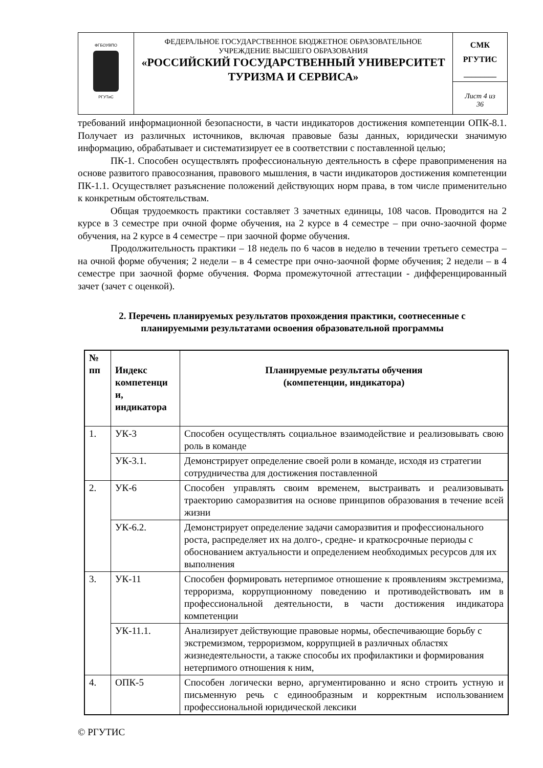| ФГБОУВПО РГУТиС | ФЕДЕРАЛЬНОЕ ГОСУДАРСТВЕННОЕ БЮДЖЕТНОЕ ОБРАЗОВАТЕЛЬНОЕ УЧРЕЖДЕНИЕ ВЫСШЕГО ОБРАЗОВАНИЯ «РОССИЙСКИЙ ГОСУДАРСТВЕННЫЙ УНИВЕРСИТЕТ ТУРИЗМА И СЕРВИСА» | СМК РГУТИС ________ |
| | | Лист 4 из 36 |
требований информационной безопасности, в части индикаторов достижения компетенции ОПК-8.1. Получает из различных источников, включая правовые базы данных, юридически значимую информацию, обрабатывает и систематизирует ее в соответствии с поставленной целью;
ПК-1. Способен осуществлять профессиональную деятельность в сфере правоприменения на основе развитого правосознания, правового мышления, в части индикаторов достижения компетенции ПК-1.1. Осуществляет разъяснение положений действующих норм права, в том числе применительно к конкретным обстоятельствам.
Общая трудоемкость практики составляет 3 зачетных единицы, 108 часов. Проводится на 2 курсе в 3 семестре при очной форме обучения, на 2 курсе в 4 семестре – при очно-заочной форме обучения, на 2 курсе в 4 семестре – при заочной форме обучения.
Продолжительность практики – 18 недель по 6 часов в неделю в течении третьего семестра – на очной форме обучения; 2 недели – в 4 семестре при очно-заочной форме обучения; 2 недели – в 4 семестре при заочной форме обучения. Форма промежуточной аттестации - дифференцированный зачет (зачет с оценкой).
2. Перечень планируемых результатов прохождения практики, соотнесенные с планируемыми результатами освоения образовательной программы
| № пп | Индекс компетенци и, индикатора | Планируемые результаты обучения (компетенции, индикатора) |
| --- | --- | --- |
| 1. | УК-3 | Способен осуществлять социальное взаимодействие и реализовывать свою роль в команде |
| | УК-3.1. | Демонстрирует определение своей роли в команде, исходя из стратегии сотрудничества для достижения поставленной |
| 2. | УК-6 | Способен управлять своим временем, выстраивать и реализовывать траекторию саморазвития на основе принципов образования в течение всей жизни |
| | УК-6.2. | Демонстрирует определение задачи саморазвития и профессионального роста, распределяет их на долго-, средне- и краткосрочные периоды с обоснованием актуальности и определением необходимых ресурсов для их выполнения |
| 3. | УК-11 | Способен формировать нетерпимое отношение к проявлениям экстремизма, терроризма, коррупционному поведению и противодействовать им в профессиональной деятельности, в части достижения индикатора компетенции |
| | УК-11.1. | Анализирует действующие правовые нормы, обеспечивающие борьбу с экстремизмом, терроризмом, коррупцией в различных областях жизнедеятельности, а также способы их профилактики и формирования нетерпимого отношения к ним, |
| 4. | ОПК-5 | Способен логически верно, аргументированно и ясно строить устную и письменную речь с единообразным и корректным использованием профессиональной юридической лексики |
© РГУТИС